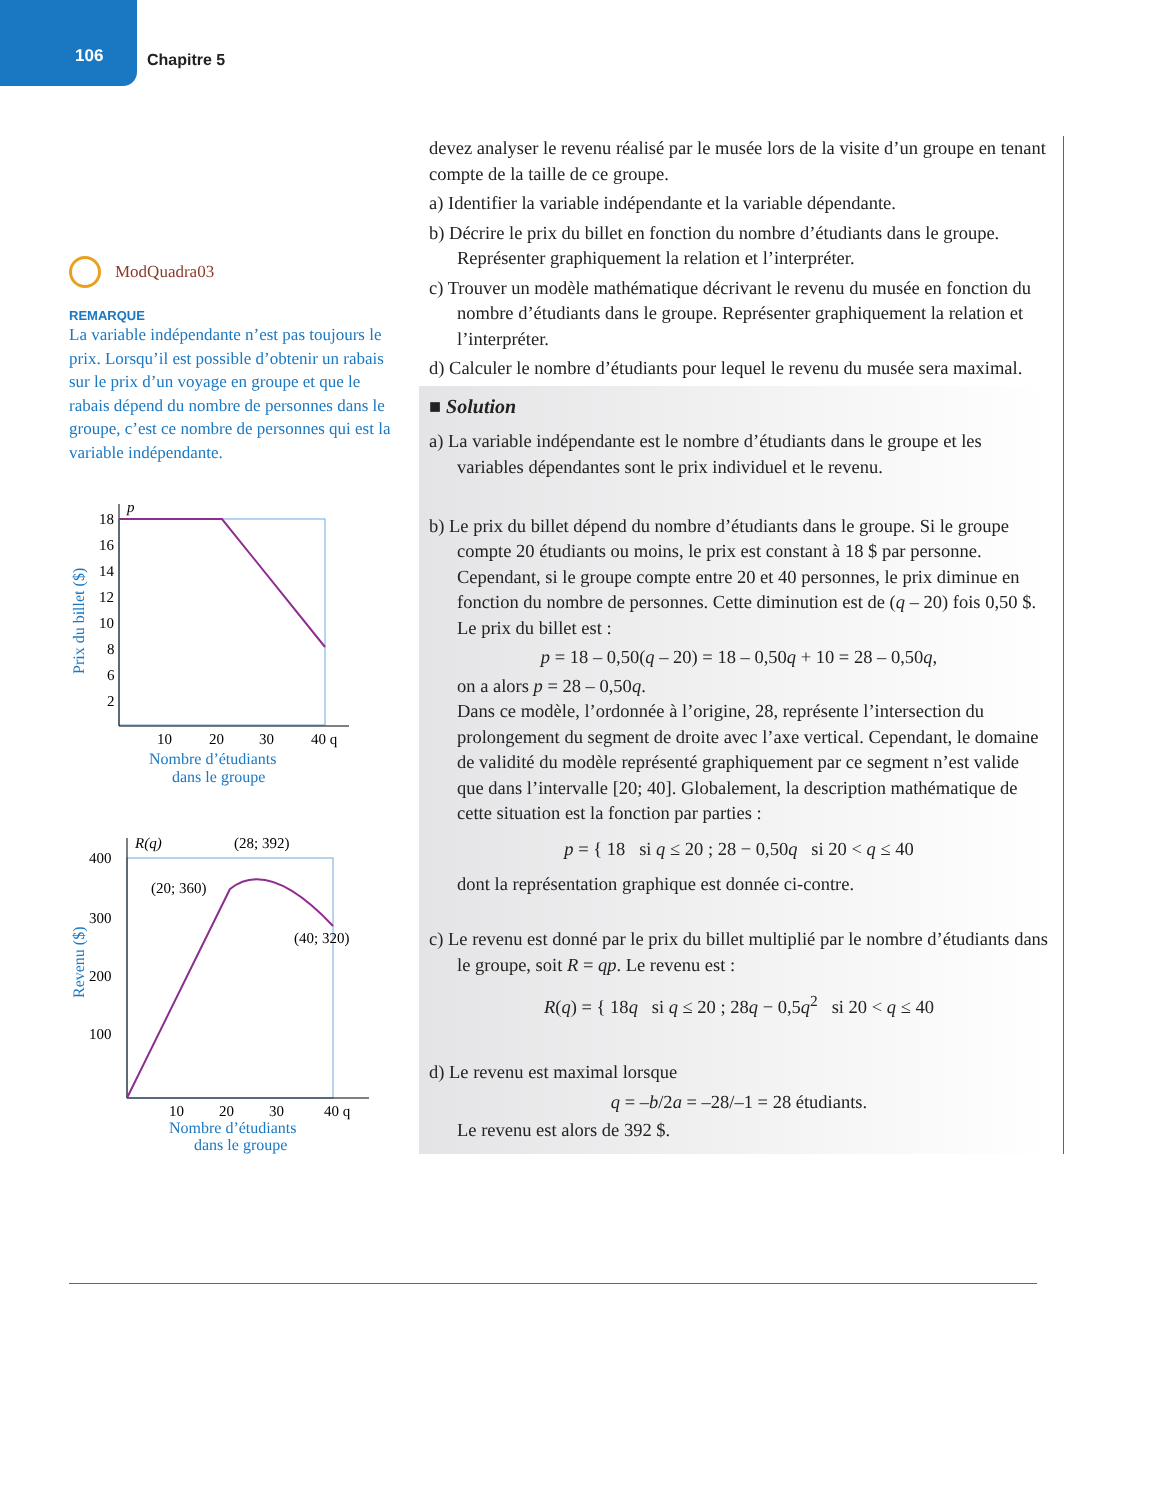106
Chapitre 5
ModQuadra03
REMARQUE
La variable indépendante n’est pas toujours le prix. Lorsqu’il est possible d’obtenir un rabais sur le prix d’un voyage en groupe et que le rabais dépend du nombre de personnes dans le groupe, c’est ce nombre de personnes qui est la variable indépendante.
Prix du billet ($)
18
16
14
12
10
8
6
2
p
10
20
30
40 q
Nombre d’étudiants
dans le groupe
Revenu ($)
400
300
200
100
R(q)
(28; 392)
(20; 360)
(40; 320)
10
20
30
40 q
Nombre d’étudiants
dans le groupe
devez analyser le revenu réalisé par le musée lors de la visite d’un groupe en tenant compte de la taille de ce groupe.
a) Identifier la variable indépendante et la variable dépendante.
b) Décrire le prix du billet en fonction du nombre d’étudiants dans le groupe. Représenter graphiquement la relation et l’interpréter.
c) Trouver un modèle mathématique décrivant le revenu du musée en fonction du nombre d’étudiants dans le groupe. Représenter graphiquement la relation et l’interpréter.
d) Calculer le nombre d’étudiants pour lequel le revenu du musée sera maximal.
■ Solution
a) La variable indépendante est le nombre d’étudiants dans le groupe et les variables dépendantes sont le prix individuel et le revenu.
b) Le prix du billet dépend du nombre d’étudiants dans le groupe. Si le groupe compte 20 étudiants ou moins, le prix est constant à 18 $ par personne. Cependant, si le groupe compte entre 20 et 40 personnes, le prix diminue en fonction du nombre de personnes. Cette diminution est de (q – 20) fois 0,50 $. Le prix du billet est :
p = 18 – 0,50(q – 20) = 18 – 0,50q + 10 = 28 – 0,50q,
on a alors p = 28 – 0,50q.
Dans ce modèle, l’ordonnée à l’origine, 28, représente l’intersection du prolongement du segment de droite avec l’axe vertical. Cependant, le domaine de validité du modèle représenté graphiquement par ce segment n’est valide que dans l’intervalle [20; 40]. Globalement, la description mathématique de cette situation est la fonction par parties :
p = { 18 si q ≤ 20 ; 28 − 0,50q si 20 < q ≤ 40
dont la représentation graphique est donnée ci-contre.
c) Le revenu est donné par le prix du billet multiplié par le nombre d’étudiants dans le groupe, soit R = qp. Le revenu est :
R(q) = { 18q si q ≤ 20 ; 28q − 0,5q<sup>2</sup> si 20 < q ≤ 40
d) Le revenu est maximal lorsque
q = –b/2a = –28/–1 = 28 étudiants.
Le revenu est alors de 392 $.